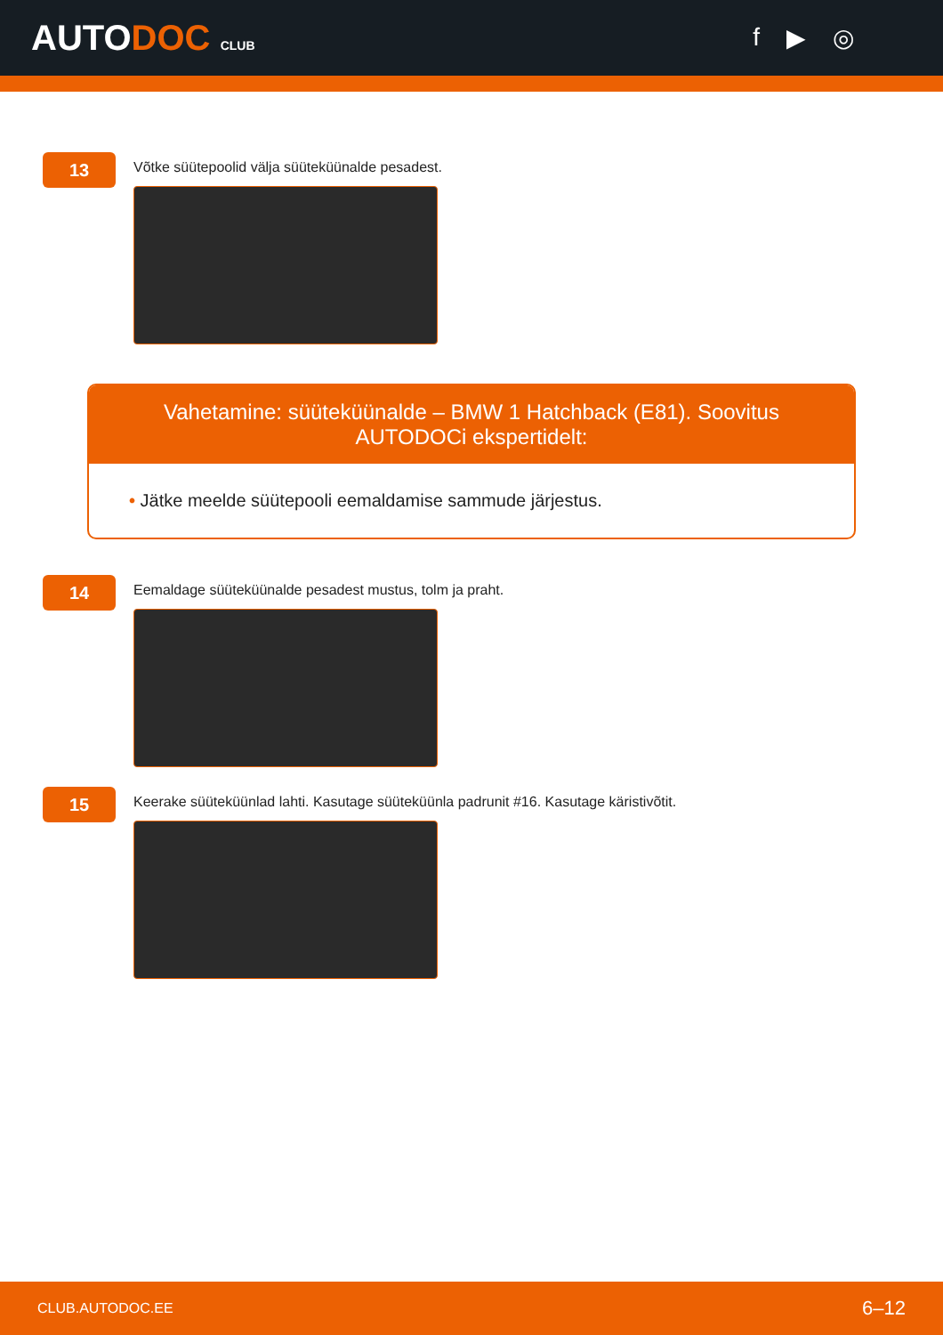AUTODOC CLUB
f ▶ ◎
13
Võtke süütepoolid välja süüteküünalde pesadest.
Vahetamine: süüteküünalde – BMW 1 Hatchback (E81). Soovitus AUTODOCi ekspertidelt:
• Jätke meelde süütepooli eemaldamise sammude järjestus.
14
Eemaldage süüteküünalde pesadest mustus, tolm ja praht.
15
Keerake süüteküünlad lahti. Kasutage süüteküünla padrunit #16. Kasutage käristivõtit.
CLUB.AUTODOC.EE 6–12